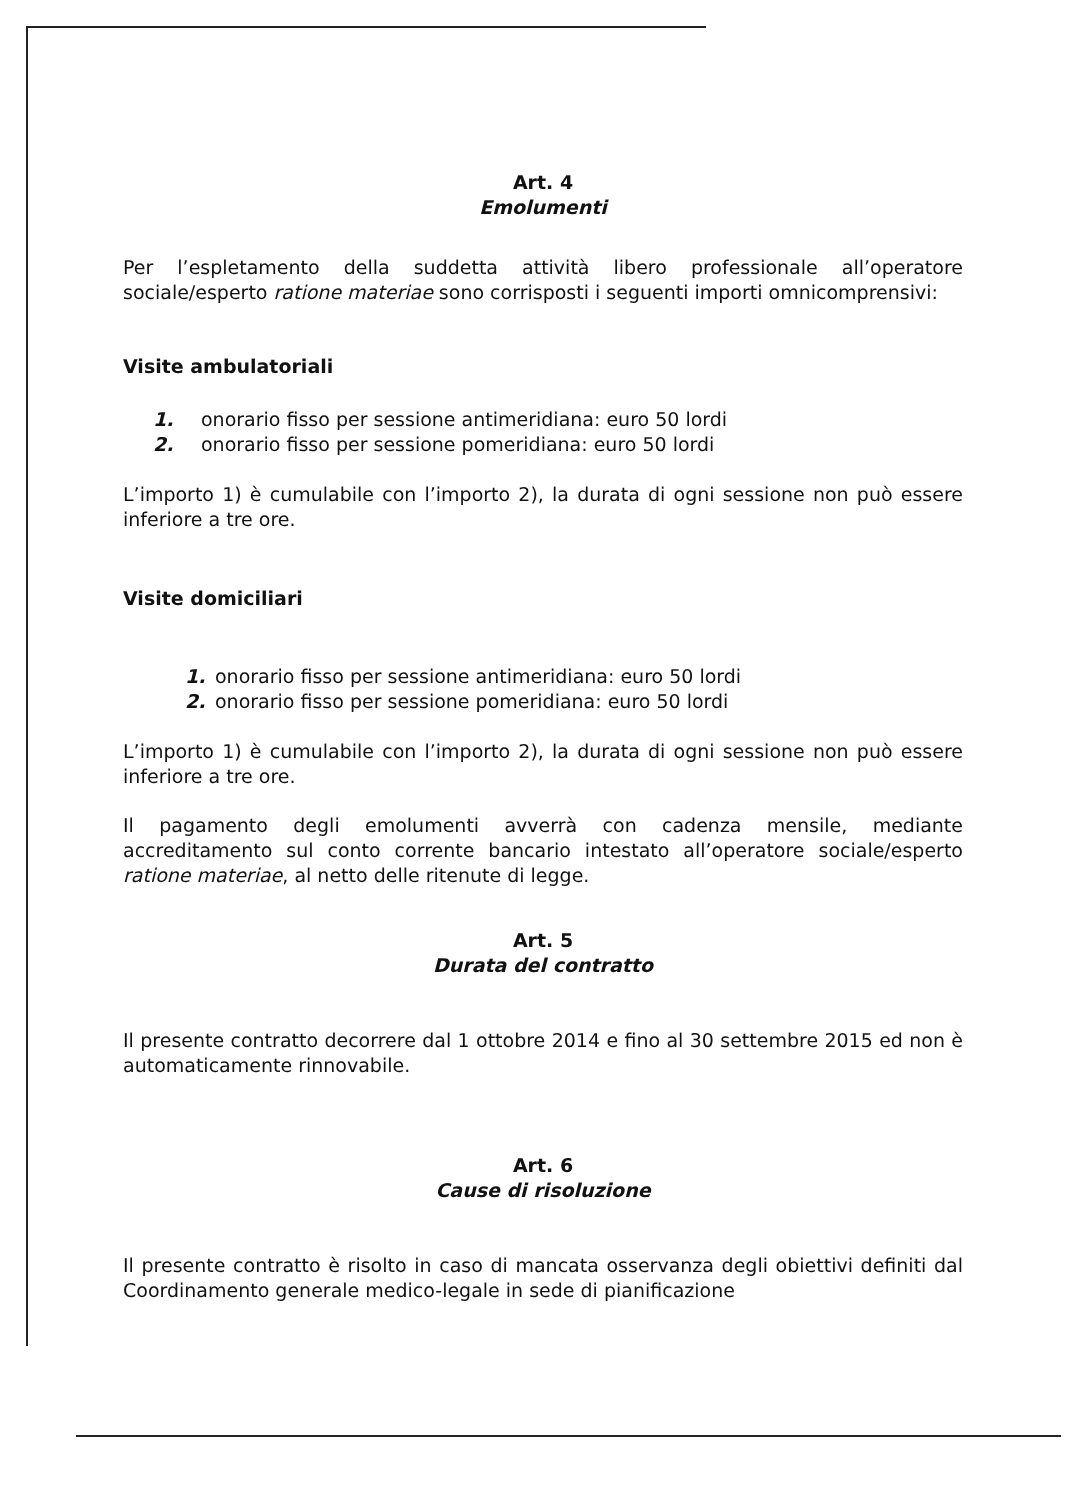Art. 4
Emolumenti
Per l’espletamento della suddetta attività libero professionale all’operatore sociale/esperto ratione materiae sono corrisposti i seguenti importi omnicomprensivi:
Visite ambulatoriali
1. onorario fisso per sessione antimeridiana: euro 50 lordi
2. onorario fisso per sessione pomeridiana: euro 50 lordi
L’importo 1) è cumulabile con l’importo 2), la durata di ogni sessione non può essere inferiore a tre ore.
Visite domiciliari
1. onorario fisso per sessione antimeridiana: euro 50 lordi
2. onorario fisso per sessione pomeridiana: euro 50 lordi
L’importo 1) è cumulabile con l’importo 2), la durata di ogni sessione non può essere inferiore a tre ore.
Il pagamento degli emolumenti avverrà con cadenza mensile, mediante accreditamento sul conto corrente bancario intestato all’operatore sociale/esperto ratione materiae, al netto delle ritenute di legge.
Art. 5
Durata del contratto
Il presente contratto decorrere dal 1 ottobre 2014 e fino al 30 settembre 2015 ed non è automaticamente rinnovabile.
Art. 6
Cause di risoluzione
Il presente contratto è risolto in caso di mancata osservanza degli obiettivi definiti dal Coordinamento generale medico-legale in sede di pianificazione